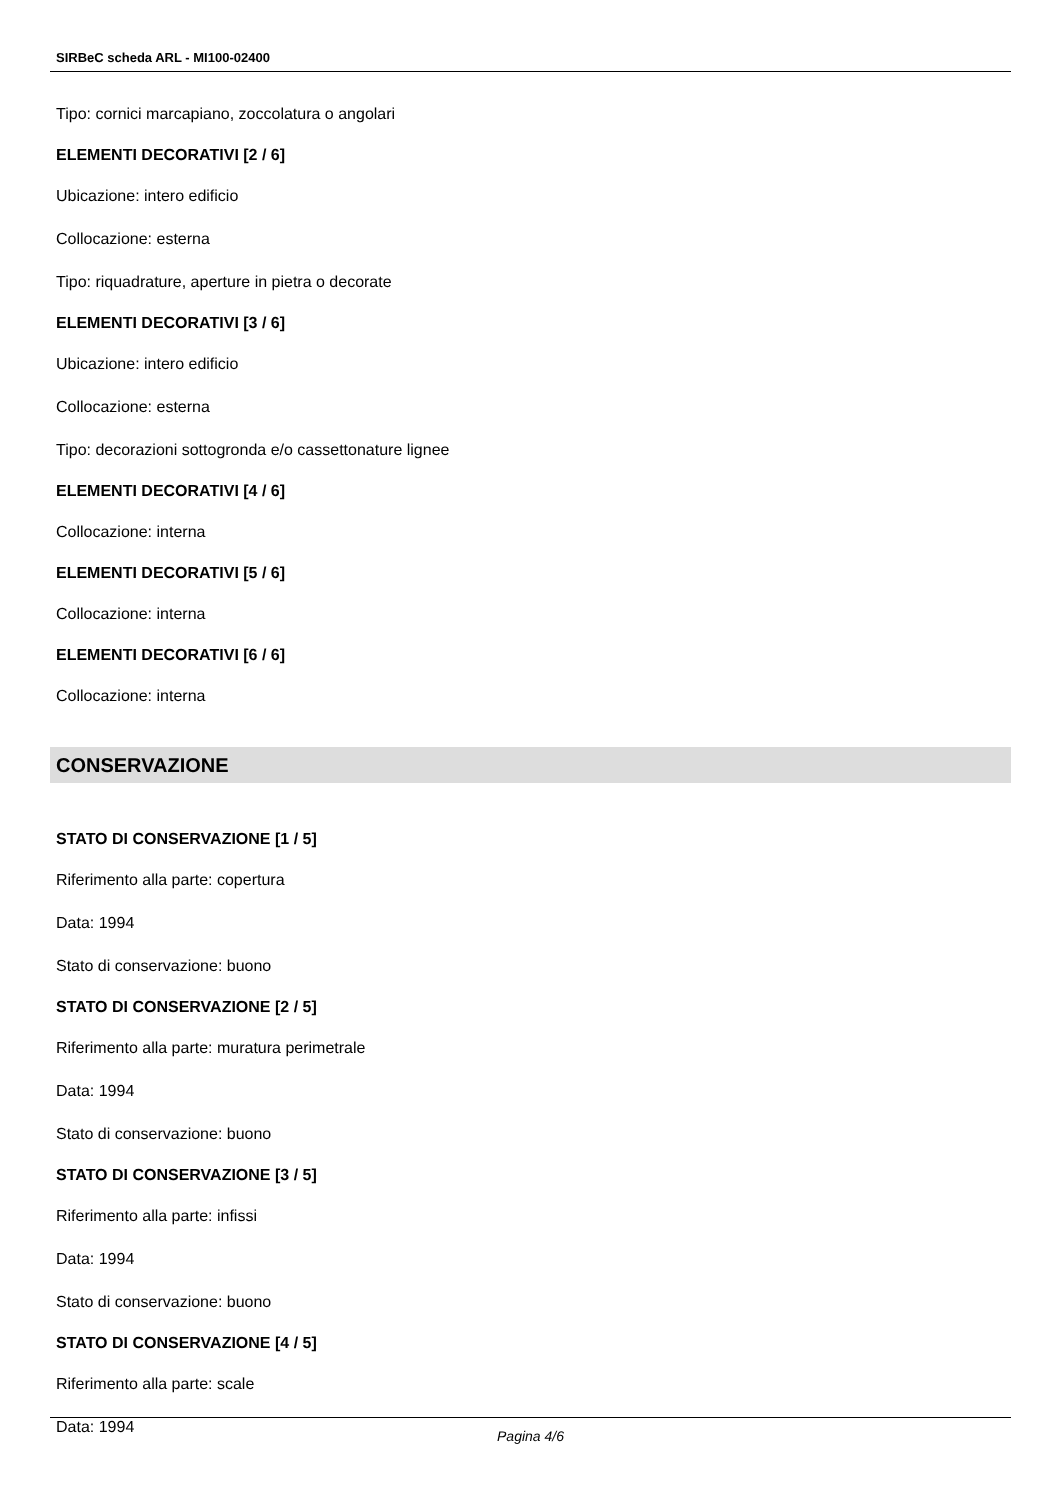SIRBeC scheda ARL - MI100-02400
Tipo: cornici marcapiano, zoccolatura o angolari
ELEMENTI DECORATIVI [2 / 6]
Ubicazione: intero edificio
Collocazione: esterna
Tipo: riquadrature, aperture in pietra o decorate
ELEMENTI DECORATIVI [3 / 6]
Ubicazione: intero edificio
Collocazione: esterna
Tipo: decorazioni sottogronda e/o cassettonature lignee
ELEMENTI DECORATIVI [4 / 6]
Collocazione: interna
ELEMENTI DECORATIVI [5 / 6]
Collocazione: interna
ELEMENTI DECORATIVI [6 / 6]
Collocazione: interna
CONSERVAZIONE
STATO DI CONSERVAZIONE [1 / 5]
Riferimento alla parte: copertura
Data: 1994
Stato di conservazione: buono
STATO DI CONSERVAZIONE [2 / 5]
Riferimento alla parte: muratura perimetrale
Data: 1994
Stato di conservazione: buono
STATO DI CONSERVAZIONE [3 / 5]
Riferimento alla parte: infissi
Data: 1994
Stato di conservazione: buono
STATO DI CONSERVAZIONE [4 / 5]
Riferimento alla parte: scale
Data: 1994
Pagina 4/6